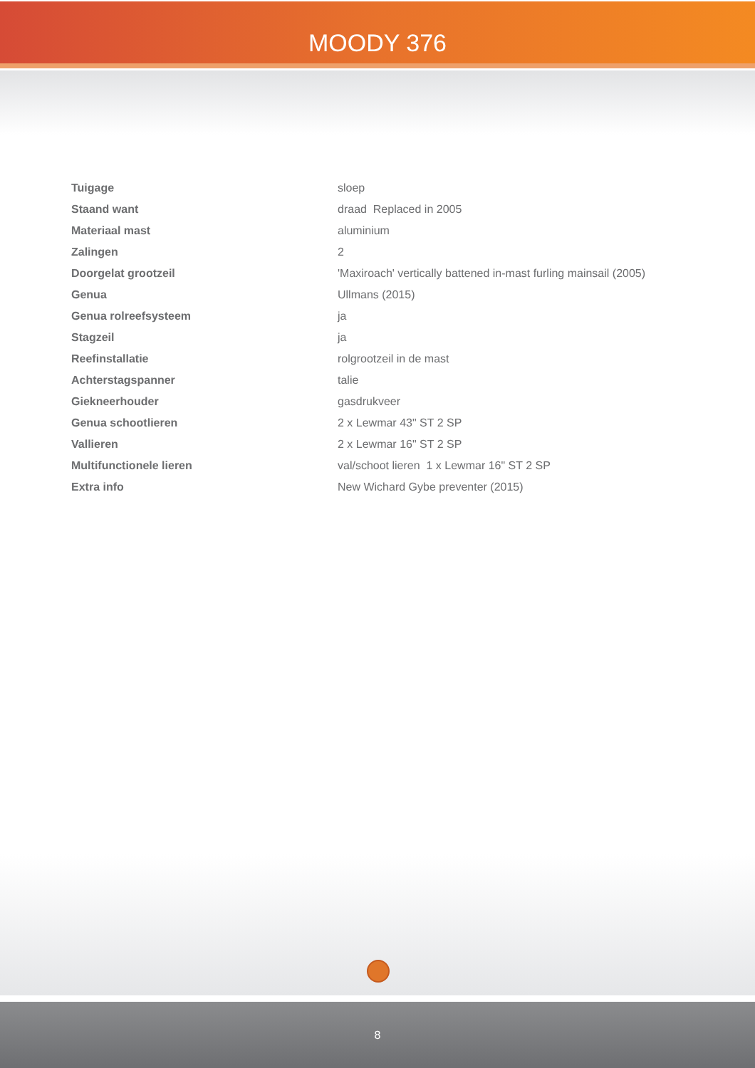MOODY 376
| Tuigage | sloep |
| Staand want | draad Replaced in 2005 |
| Materiaal mast | aluminium |
| Zalingen | 2 |
| Doorgelat grootzeil | 'Maxiroach' vertically battened in-mast furling mainsail (2005) |
| Genua | Ullmans (2015) |
| Genua rolreefsysteem | ja |
| Stagzeil | ja |
| Reefinstallatie | rolgrootzeil in de mast |
| Achterstagspanner | talie |
| Giekneerhouder | gasdrukveer |
| Genua schootlieren | 2 x Lewmar 43" ST 2 SP |
| Vallieren | 2 x Lewmar 16" ST 2 SP |
| Multifunctionele lieren | val/schoot lieren 1 x Lewmar 16" ST 2 SP |
| Extra info | New Wichard Gybe preventer (2015) |
8